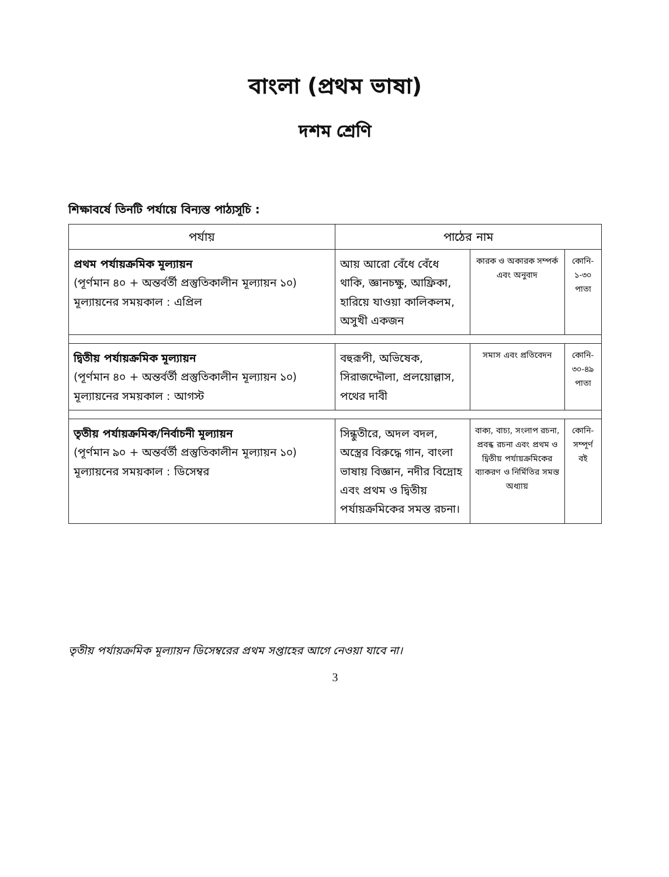বাংলা (প্রথম ভাষা)
দশম শ্রেণি
শিক্ষাবর্ষে তিনটি পর্যায়ে বিন্যস্ত পাঠ্যসূচি :
| পর্যায় | পাঠের নাম | | |
| --- | --- | --- | --- |
| প্রথম পর্যায়ক্রমিক মূল্যায়ন (পূর্ণমান ৪০ + অন্তর্বর্তী প্রস্তুতিকালীন মূল্যায়ন ১০) মূল্যায়নের সময়কাল : এপ্রিল | আয় আরো বেঁধে বেঁধে থাকি, জ্ঞানচক্ষু, আফ্রিকা, হারিয়ে যাওয়া কালিকলম, অসুখী একজন | কারক ও অকারক সম্পর্ক এবং অনুবাদ | কোনি- ১-৩০ পাতা |
| দ্বিতীয় পর্যায়ক্রমিক মূল্যায়ন (পূর্ণমান ৪০ + অন্তর্বর্তী প্রস্তুতিকালীন মূল্যায়ন ১০) মূল্যায়নের সময়কাল : আগস্ট | বহুরূপী, অভিষেক, সিরাজদ্দৌলা, প্রলয়োল্লাস, পথের দাবী | সমাস এবং প্রতিবেদন | কোনি- ৩০-৪৯ পাতা |
| তৃতীয় পর্যায়ক্রমিক/নির্বাচনী মূল্যায়ন (পূর্ণমান ৯০ + অন্তর্বর্তী প্রস্তুতিকালীন মূল্যায়ন ১০) মূল্যায়নের সময়কাল : ডিসেম্বর | সিন্ধুতীরে, অদল বদল, অস্ত্রের বিরুদ্ধে গান, বাংলা ভাষায় বিজ্ঞান, নদীর বিদ্রোহ এবং প্রথম ও দ্বিতীয় পর্যায়ক্রমিকের সমস্ত রচনা। | বাক্য, বাচ্য, সংলাপ রচনা, প্রবন্ধ রচনা এবং প্রথম ও দ্বিতীয় পর্যায়ক্রমিকের ব্যাকরণ ও নির্মিতির সমস্ত অধ্যায় | কোনি- সম্পূর্ণ বই |
তৃতীয় পর্যায়ক্রমিক মূল্যায়ন ডিসেম্বরের প্রথম সপ্তাহের আগে নেওয়া যাবে না।
3